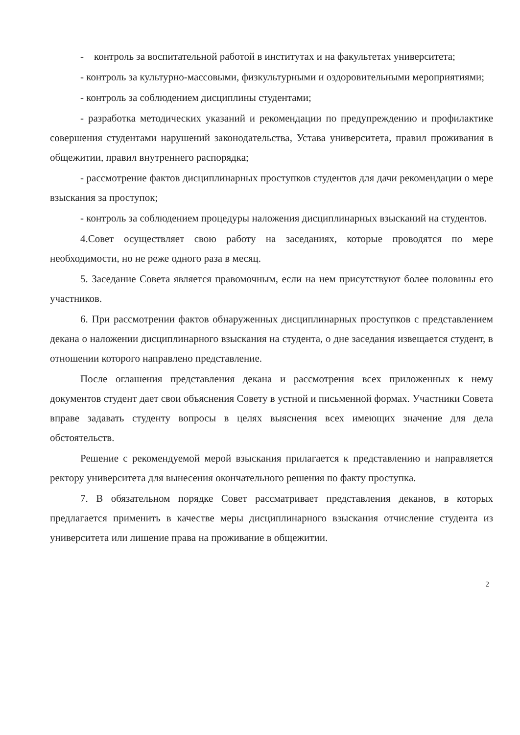- контроль за воспитательной работой в институтах и на факультетах университета;
- контроль за культурно-массовыми, физкультурными и оздоровительными мероприятиями;
- контроль за соблюдением дисциплины студентами;
- разработка методических указаний и рекомендации по предупреждению и профилактике совершения студентами нарушений законодательства, Устава университета, правил проживания в общежитии, правил внутреннего распорядка;
- рассмотрение фактов дисциплинарных проступков студентов для дачи рекомендации о мере взыскания за проступок;
- контроль за соблюдением процедуры наложения дисциплинарных взысканий на студентов.
4.Совет осуществляет свою работу на заседаниях, которые проводятся по мере необходимости, но не реже одного раза в месяц.
5. Заседание Совета является правомочным, если на нем присутствуют более половины его участников.
6. При рассмотрении фактов обнаруженных дисциплинарных проступков с представлением декана о наложении дисциплинарного взыскания на студента, о дне заседания извещается студент, в отношении которого направлено представление.
После оглашения представления декана и рассмотрения всех приложенных к нему документов студент дает свои объяснения Совету в устной и письменной формах. Участники Совета вправе задавать студенту вопросы в целях выяснения всех имеющих значение для дела обстоятельств.
Решение с рекомендуемой мерой взыскания прилагается к представлению и направляется ректору университета для вынесения окончательного решения по факту проступка.
7. В обязательном порядке Совет рассматривает представления деканов, в которых предлагается применить в качестве меры дисциплинарного взыскания отчисление студента из университета или лишение права на проживание в общежитии.
2